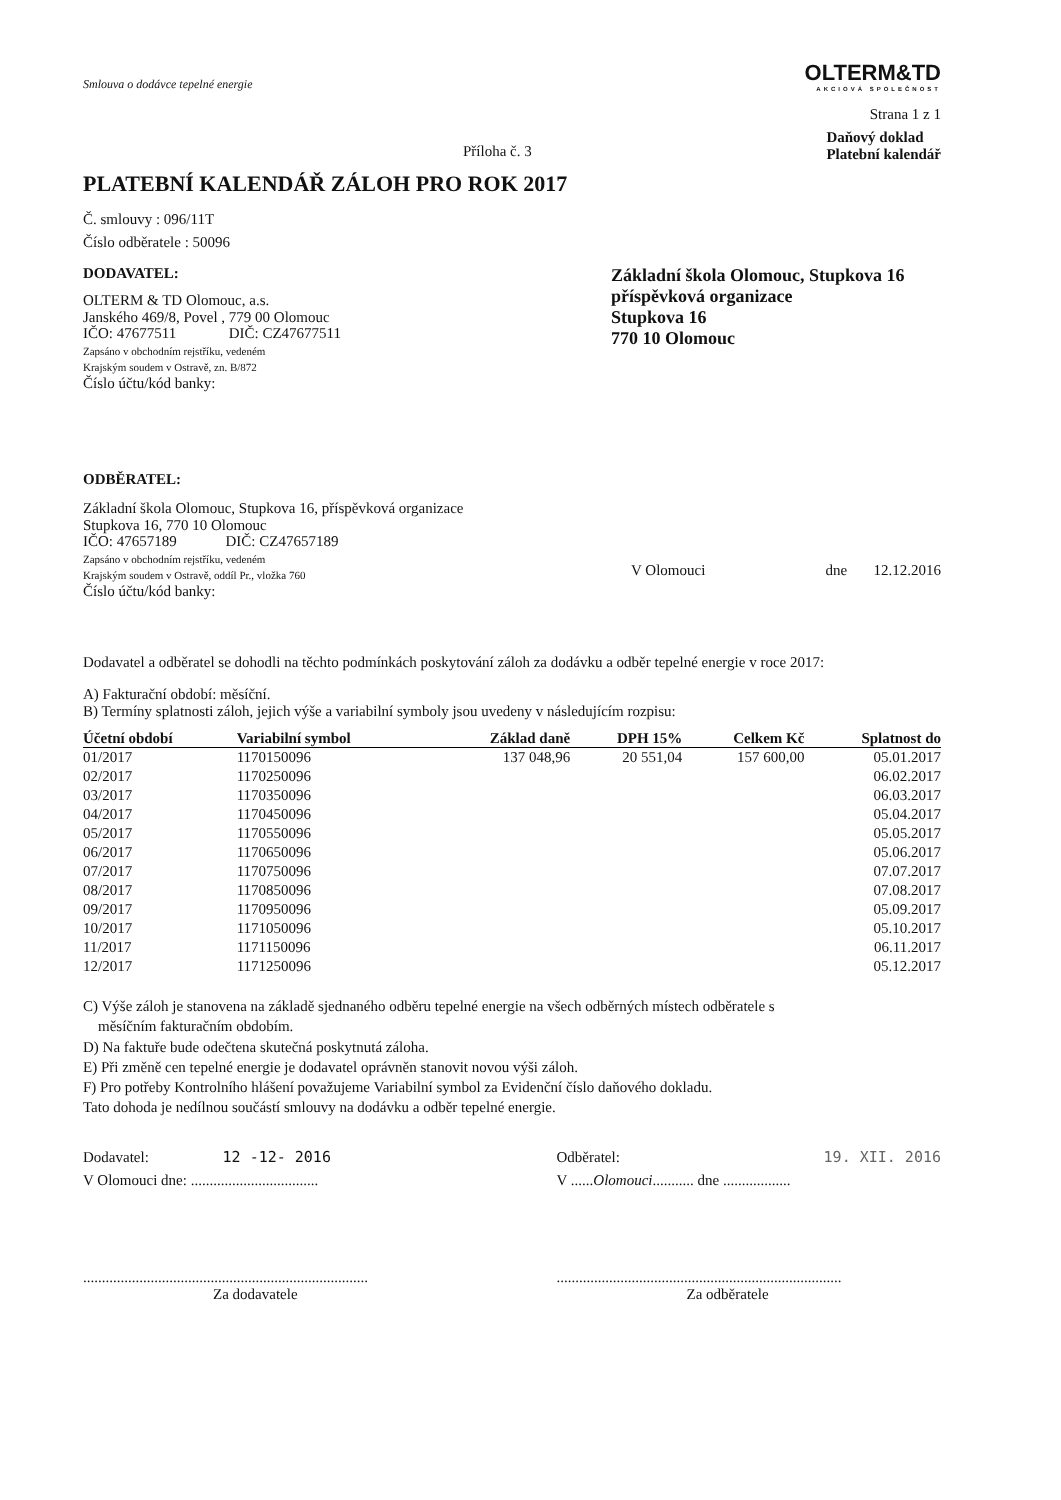Smlouva o dodávce tepelné energie
OLTERM&TD
AKCIOVÁ SPOLEČNOST
Strana 1 z 1
Příloha č. 3
Daňový doklad
Platební kalendář
PLATEBNÍ KALENDÁŘ ZÁLOH PRO ROK 2017
Č. smlouvy : 096/11T
Číslo odběratele : 50096
DODAVATEL:
OLTERM & TD Olomouc, a.s.
Janského 469/8, Povel , 779 00 Olomouc
IČO: 47677511 DIČ: CZ47677511
Zapsáno v obchodním rejstříku, vedeném
Krajským soudem v Ostravě, zn. B/872
Číslo účtu/kód banky:
Základní škola Olomouc, Stupkova 16
příspěvková organizace
Stupkova 16
770 10 Olomouc
ODBĚRATEL:
Základní škola Olomouc, Stupkova 16, příspěvková organizace
Stupkova 16, 770 10 Olomouc
IČO: 47657189 DIČ: CZ47657189
Zapsáno v obchodním rejstříku, vedeném
Krajským soudem v Ostravě, oddíl Pr., vložka 760
Číslo účtu/kód banky:
V Olomouci dne 12.12.2016
Dodavatel a odběratel se dohodli na těchto podmínkách poskytování záloh za dodávku a odběr tepelné energie v roce 2017:
A) Fakturační období: měsíční.
B) Termíny splatnosti záloh, jejich výše a variabilní symboly jsou uvedeny v následujícím rozpisu:
| Účetní období | Variabilní symbol | Základ daně | DPH 15% | Celkem Kč | Splatnost do |
| --- | --- | --- | --- | --- | --- |
| 01/2017 | 1170150096 | 137 048,96 | 20 551,04 | 157 600,00 | 05.01.2017 |
| 02/2017 | 1170250096 | | | | 06.02.2017 |
| 03/2017 | 1170350096 | | | | 06.03.2017 |
| 04/2017 | 1170450096 | | | | 05.04.2017 |
| 05/2017 | 1170550096 | | | | 05.05.2017 |
| 06/2017 | 1170650096 | | | | 05.06.2017 |
| 07/2017 | 1170750096 | | | | 07.07.2017 |
| 08/2017 | 1170850096 | | | | 07.08.2017 |
| 09/2017 | 1170950096 | | | | 05.09.2017 |
| 10/2017 | 1171050096 | | | | 05.10.2017 |
| 11/2017 | 1171150096 | | | | 06.11.2017 |
| 12/2017 | 1171250096 | | | | 05.12.2017 |
C) Výše záloh je stanovena na základě sjednaného odběru tepelné energie na všech odběrných místech odběratele s
měsíčním fakturačním obdobím.
D) Na faktuře bude odečtena skutečná poskytnutá záloha.
E) Při změně cen tepelné energie je dodavatel oprávněn stanovit novou výši záloh.
F) Pro potřeby Kontrolního hlášení považujeme Variabilní symbol za Evidenční číslo daňového dokladu.
Tato dohoda je nedílnou součástí smlouvy na dodávku a odběr tepelné energie.
Dodavatel: 12 -12- 2016
V Olomouci dne: ..................................
............................................................................
Za dodavatele
Odběratel: 19. XII. 2016
V ......Olomouci........... dne ..................
............................................................................
Za odběratele